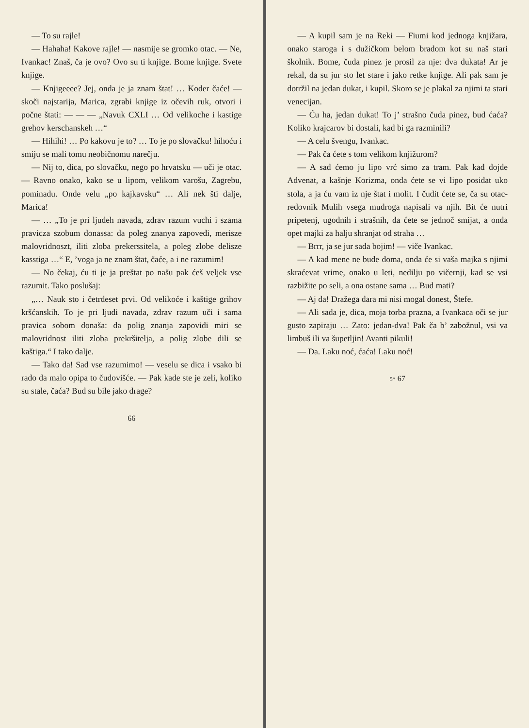— To su rajle!
— Hahaha! Kakove rajle! — nasmije se gromko otac. — Ne, Ivankac! Znaš, ča je ovo? Ovo su ti knjige. Bome knjige. Svete knjige.
— Knjigeeee? Jej, onda je ja znam štat! … Koder čaće! — skoči najstarija, Marica, zgrabi knjige iz očevih ruk, otvori i počne štati: — — — „Navuk CXLI … Od velikoche i kastige grehov kerschanskeh …“
— Hihihi! … Po kakovu je to? … To je po slovačku! hihoću i smiju se mali tomu neobičnomu narečju.
— Nij to, dica, po slovačku, nego po hrvatsku — uči je otac. — Ravno onako, kako se u lipom, velikom varošu, Zagrebu, pominadu. Onde velu „po kajkavsku“ … Ali nek šti dalje, Marica!
— … „To je pri ljudeh navada, zdrav razum vuchi i szama pravicza szobum donassa: da poleg znanya zapovedi, merisze malovridnoszt, iliti zloba prekerssitela, a poleg zlobe delisze kasstiga …“ E, ’voga ja ne znam štat, čaće, a i ne razumim!
— No čekaj, ću ti je ja preštat po našu pak ćeš veljek vse razumit. Tako poslušaj:
„… Nauk sto i četrdeset prvi. Od velikoće i kaštige grihov kršćanskih. To je pri ljudi navada, zdrav razum uči i sama pravica sobom donaša: da polig znanja zapovidi miri se malovridnost iliti zloba prekršitelja, a polig zlobe dili se kaštiga.“ I tako dalje.
— Tako da! Sad vse razumimo! — veselu se dica i vsako bi rado da malo opipa to čudovišće. — Pak kade ste je zeli, koliko su stale, čaća? Bud su bile jako drage?
66
— A kupil sam je na Reki — Fiumi kod jednoga knjižara, onako staroga i s dužičkom belom bradom kot su naš stari školnik. Bome, čuda pinez je prosil za nje: dva dukata! Ar je rekal, da su jur sto let stare i jako retke knjige. Ali pak sam je dotržil na jedan dukat, i kupil. Skoro se je plakal za njimi ta stari venecijan.
— Ću ha, jedan dukat! To j’ strašno čuda pinez, bud ćaća? Koliko krajcarov bi dostali, kad bi ga razminili?
— A celu švengu, Ivankac.
— Pak ča ćete s tom velikom knjižurom?
— A sad ćemo ju lipo vrć simo za tram. Pak kad dojde Advenat, a kašnje Korizma, onda ćete se vi lipo posidat uko stola, a ja ću vam iz nje štat i molit. I čudit ćete se, ča su otac-redovnik Mulih vsega mudroga napisali va njih. Bit će nutri pripetenj, ugodnih i strašnih, da ćete se jednoč smijat, a onda opet majki za halju shranjat od straha …
— Brrr, ja se jur sada bojim! — viče Ivankac.
— A kad mene ne bude doma, onda će si vaša majka s njimi skraćevat vrime, onako u leti, nedilju po vičernji, kad se vsi razbižite po seli, a ona ostane sama … Bud mati?
— Aj da! Dražega dara mi nisi mogal donest, Štefe.
— Ali sada je, dica, moja torba prazna, a Ivankaca oči se jur gusto zapiraju … Zato: jedan-dva! Pak ča b’ zabožnul, vsi va limbuš ili va šupetljin! Avanti pikuli!
— Da. Laku noć, ćaća! Laku noć!
5* 67